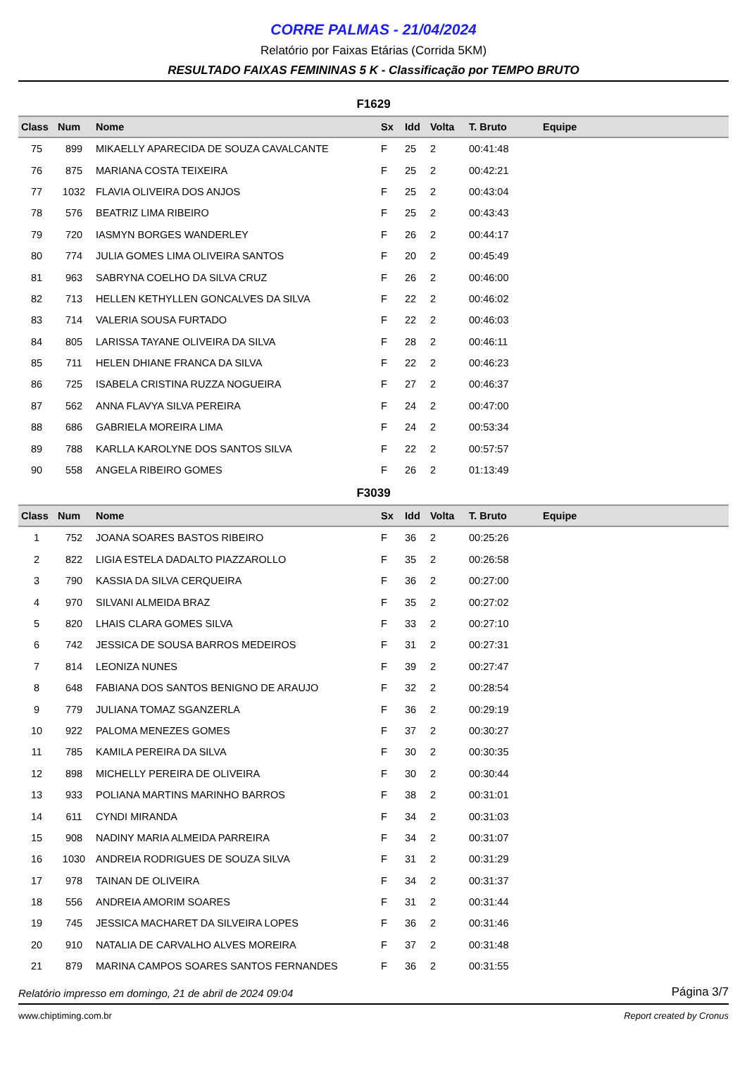CORRE PALMAS - 21/04/2024
Relatório por Faixas Etárias (Corrida 5KM)
RESULTADO FAIXAS FEMININAS 5 K - Classificação por TEMPO BRUTO
F1629
| Class | Num | Nome | Sx | Idd | Volta | T. Bruto | Equipe |
| --- | --- | --- | --- | --- | --- | --- | --- |
| 75 | 899 | MIKAELLY APARECIDA DE SOUZA CAVALCANTE | F | 25 | 2 | 00:41:48 | |
| 76 | 875 | MARIANA COSTA TEIXEIRA | F | 25 | 2 | 00:42:21 | |
| 77 | 1032 | FLAVIA OLIVEIRA DOS ANJOS | F | 25 | 2 | 00:43:04 | |
| 78 | 576 | BEATRIZ LIMA RIBEIRO | F | 25 | 2 | 00:43:43 | |
| 79 | 720 | IASMYN BORGES WANDERLEY | F | 26 | 2 | 00:44:17 | |
| 80 | 774 | JULIA GOMES LIMA OLIVEIRA SANTOS | F | 20 | 2 | 00:45:49 | |
| 81 | 963 | SABRYNA COELHO DA SILVA CRUZ | F | 26 | 2 | 00:46:00 | |
| 82 | 713 | HELLEN KETHYLLEN GONCALVES DA SILVA | F | 22 | 2 | 00:46:02 | |
| 83 | 714 | VALERIA SOUSA FURTADO | F | 22 | 2 | 00:46:03 | |
| 84 | 805 | LARISSA TAYANE OLIVEIRA DA SILVA | F | 28 | 2 | 00:46:11 | |
| 85 | 711 | HELEN DHIANE FRANCA DA SILVA | F | 22 | 2 | 00:46:23 | |
| 86 | 725 | ISABELA CRISTINA RUZZA NOGUEIRA | F | 27 | 2 | 00:46:37 | |
| 87 | 562 | ANNA FLAVYA SILVA PEREIRA | F | 24 | 2 | 00:47:00 | |
| 88 | 686 | GABRIELA MOREIRA LIMA | F | 24 | 2 | 00:53:34 | |
| 89 | 788 | KARLLA KAROLYNE DOS SANTOS SILVA | F | 22 | 2 | 00:57:57 | |
| 90 | 558 | ANGELA RIBEIRO GOMES | F | 26 | 2 | 01:13:49 | |
F3039
| Class | Num | Nome | Sx | Idd | Volta | T. Bruto | Equipe |
| --- | --- | --- | --- | --- | --- | --- | --- |
| 1 | 752 | JOANA SOARES BASTOS RIBEIRO | F | 36 | 2 | 00:25:26 | |
| 2 | 822 | LIGIA ESTELA DADALTO PIAZZAROLLO | F | 35 | 2 | 00:26:58 | |
| 3 | 790 | KASSIA DA SILVA CERQUEIRA | F | 36 | 2 | 00:27:00 | |
| 4 | 970 | SILVANI ALMEIDA BRAZ | F | 35 | 2 | 00:27:02 | |
| 5 | 820 | LHAIS CLARA GOMES SILVA | F | 33 | 2 | 00:27:10 | |
| 6 | 742 | JESSICA DE SOUSA BARROS MEDEIROS | F | 31 | 2 | 00:27:31 | |
| 7 | 814 | LEONIZA NUNES | F | 39 | 2 | 00:27:47 | |
| 8 | 648 | FABIANA DOS SANTOS BENIGNO DE ARAUJO | F | 32 | 2 | 00:28:54 | |
| 9 | 779 | JULIANA TOMAZ SGANZERLA | F | 36 | 2 | 00:29:19 | |
| 10 | 922 | PALOMA MENEZES GOMES | F | 37 | 2 | 00:30:27 | |
| 11 | 785 | KAMILA PEREIRA DA SILVA | F | 30 | 2 | 00:30:35 | |
| 12 | 898 | MICHELLY PEREIRA DE OLIVEIRA | F | 30 | 2 | 00:30:44 | |
| 13 | 933 | POLIANA MARTINS MARINHO BARROS | F | 38 | 2 | 00:31:01 | |
| 14 | 611 | CYNDI MIRANDA | F | 34 | 2 | 00:31:03 | |
| 15 | 908 | NADINY MARIA ALMEIDA PARREIRA | F | 34 | 2 | 00:31:07 | |
| 16 | 1030 | ANDREIA RODRIGUES DE SOUZA SILVA | F | 31 | 2 | 00:31:29 | |
| 17 | 978 | TAINAN DE OLIVEIRA | F | 34 | 2 | 00:31:37 | |
| 18 | 556 | ANDREIA AMORIM SOARES | F | 31 | 2 | 00:31:44 | |
| 19 | 745 | JESSICA MACHARET DA SILVEIRA LOPES | F | 36 | 2 | 00:31:46 | |
| 20 | 910 | NATALIA DE CARVALHO ALVES MOREIRA | F | 37 | 2 | 00:31:48 | |
| 21 | 879 | MARINA CAMPOS SOARES SANTOS FERNANDES | F | 36 | 2 | 00:31:55 | |
Relatório impresso em domingo, 21 de abril de 2024 09:04 Página 3/7
www.chiptiming.com.br Report created by Cronus